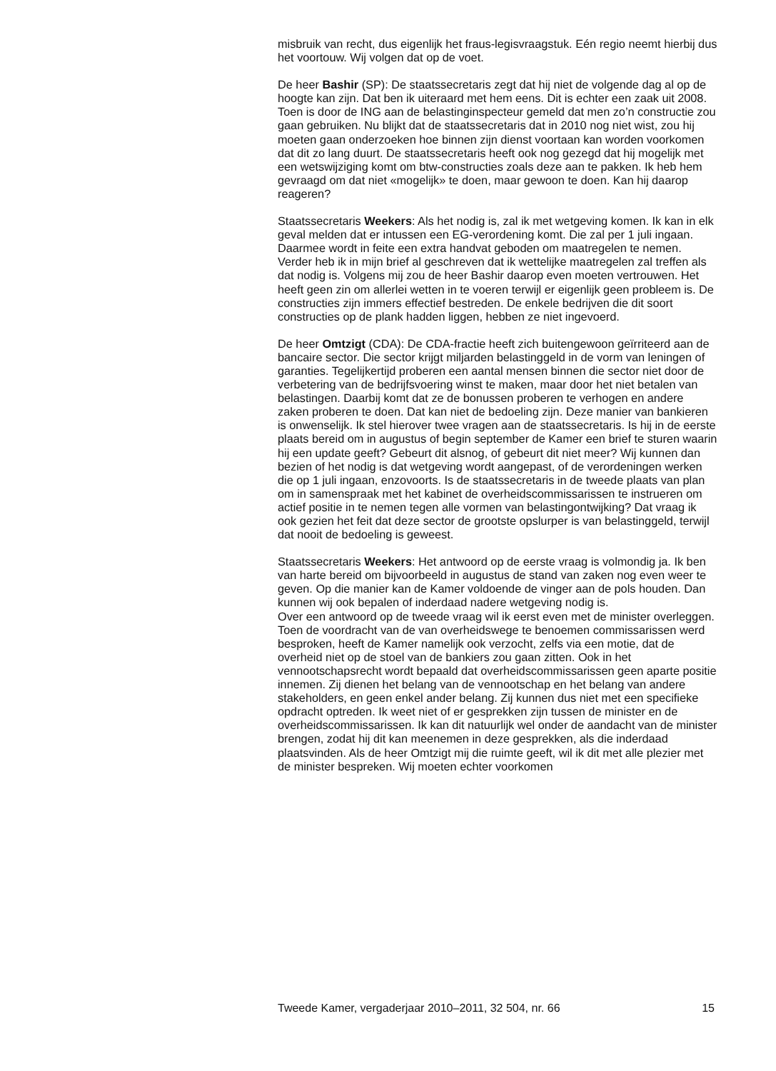misbruik van recht, dus eigenlijk het fraus-legisvraagstuk. Eén regio neemt hierbij dus het voortouw. Wij volgen dat op de voet.
De heer Bashir (SP): De staatssecretaris zegt dat hij niet de volgende dag al op de hoogte kan zijn. Dat ben ik uiteraard met hem eens. Dit is echter een zaak uit 2008. Toen is door de ING aan de belastinginspecteur gemeld dat men zo’n constructie zou gaan gebruiken. Nu blijkt dat de staatssecretaris dat in 2010 nog niet wist, zou hij moeten gaan onderzoeken hoe binnen zijn dienst voortaan kan worden voorkomen dat dit zo lang duurt. De staatssecretaris heeft ook nog gezegd dat hij mogelijk met een wetswijziging komt om btw-constructies zoals deze aan te pakken. Ik heb hem gevraagd om dat niet «mogelijk» te doen, maar gewoon te doen. Kan hij daarop reageren?
Staatssecretaris Weekers: Als het nodig is, zal ik met wetgeving komen. Ik kan in elk geval melden dat er intussen een EG-verordening komt. Die zal per 1 juli ingaan. Daarmee wordt in feite een extra handvat geboden om maatregelen te nemen. Verder heb ik in mijn brief al geschreven dat ik wettelijke maatregelen zal treffen als dat nodig is. Volgens mij zou de heer Bashir daarop even moeten vertrouwen. Het heeft geen zin om allerlei wetten in te voeren terwijl er eigenlijk geen probleem is. De constructies zijn immers effectief bestreden. De enkele bedrijven die dit soort constructies op de plank hadden liggen, hebben ze niet ingevoerd.
De heer Omtzigt (CDA): De CDA-fractie heeft zich buitengewoon geïrriteerd aan de bancaire sector. Die sector krijgt miljarden belastinggeld in de vorm van leningen of garanties. Tegelijkertijd proberen een aantal mensen binnen die sector niet door de verbetering van de bedrijfsvoering winst te maken, maar door het niet betalen van belastingen. Daarbij komt dat ze de bonussen proberen te verhogen en andere zaken proberen te doen. Dat kan niet de bedoeling zijn. Deze manier van bankieren is onwenselijk. Ik stel hierover twee vragen aan de staatssecretaris. Is hij in de eerste plaats bereid om in augustus of begin september de Kamer een brief te sturen waarin hij een update geeft? Gebeurt dit alsnog, of gebeurt dit niet meer? Wij kunnen dan bezien of het nodig is dat wetgeving wordt aangepast, of de verordeningen werken die op 1 juli ingaan, enzovoorts. Is de staatssecretaris in de tweede plaats van plan om in samenspraak met het kabinet de overheidscommissarissen te instrueren om actief positie in te nemen tegen alle vormen van belastingontwijking? Dat vraag ik ook gezien het feit dat deze sector de grootste opslurper is van belastinggeld, terwijl dat nooit de bedoeling is geweest.
Staatssecretaris Weekers: Het antwoord op de eerste vraag is volmondig ja. Ik ben van harte bereid om bijvoorbeeld in augustus de stand van zaken nog even weer te geven. Op die manier kan de Kamer voldoende de vinger aan de pols houden. Dan kunnen wij ook bepalen of inderdaad nadere wetgeving nodig is.
Over een antwoord op de tweede vraag wil ik eerst even met de minister overleggen. Toen de voordracht van de van overheidswege te benoemen commissarissen werd besproken, heeft de Kamer namelijk ook verzocht, zelfs via een motie, dat de overheid niet op de stoel van de bankiers zou gaan zitten. Ook in het vennootschapsrecht wordt bepaald dat overheidscommissarissen geen aparte positie innemen. Zij dienen het belang van de vennootschap en het belang van andere stakeholders, en geen enkel ander belang. Zij kunnen dus niet met een specifieke opdracht optreden. Ik weet niet of er gesprekken zijn tussen de minister en de overheidscommissarissen. Ik kan dit natuurlijk wel onder de aandacht van de minister brengen, zodat hij dit kan meenemen in deze gesprekken, als die inderdaad plaatsvinden. Als de heer Omtzigt mij die ruimte geeft, wil ik dit met alle plezier met de minister bespreken. Wij moeten echter voorkomen
Tweede Kamer, vergaderjaar 2010–2011, 32 504, nr. 66 15